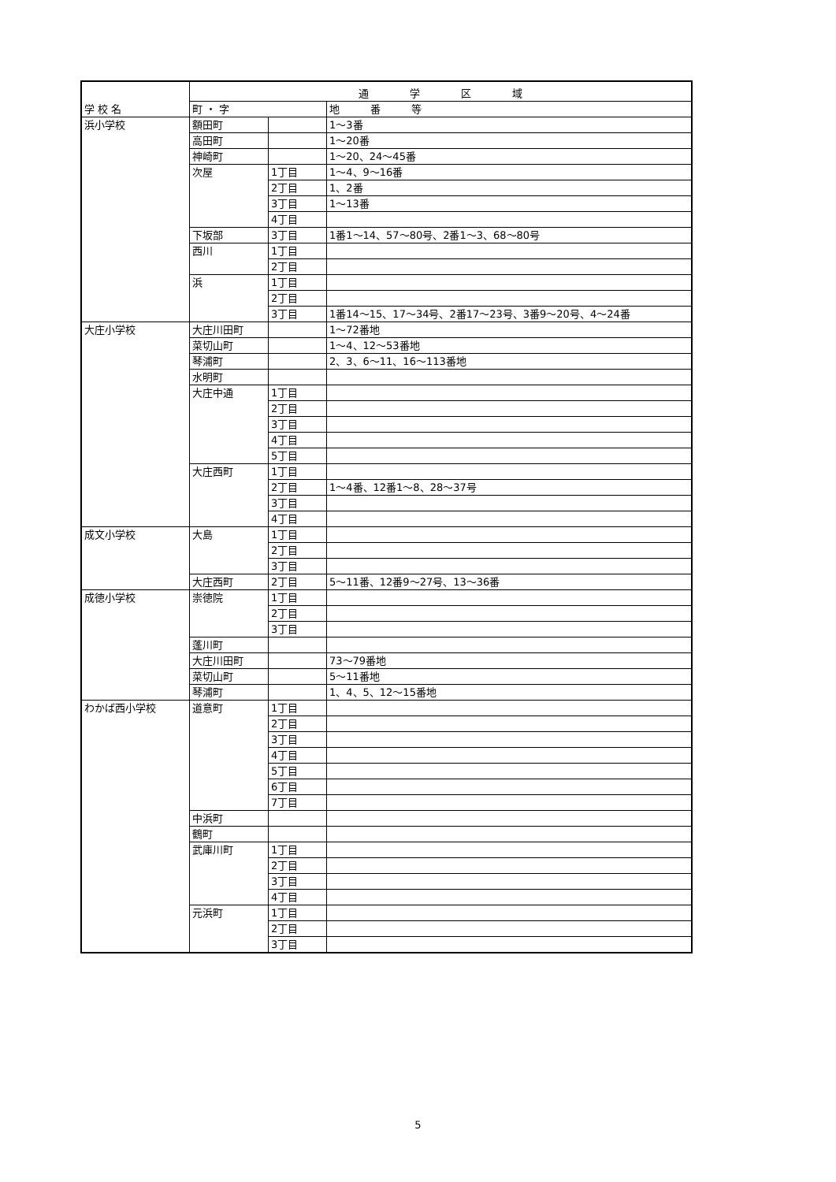| 学 校 名 | 通 学 区 域 | | |
| --- | --- | --- | --- |
| | 町 ・ 字 | | 地 番 等 |
| 浜小学校 | 額田町 | | 1～3番 |
| | 高田町 | | 1～20番 |
| | 神崎町 | | 1～20、24～45番 |
| | 次屋 | 1丁目 | 1～4、9～16番 |
| | | 2丁目 | 1、2番 |
| | | 3丁目 | 1～13番 |
| | | 4丁目 | |
| | 下坂部 | 3丁目 | 1番1～14、57～80号、2番1～3、68～80号 |
| | 西川 | 1丁目 | |
| | | 2丁目 | |
| | 浜 | 1丁目 | |
| | | 2丁目 | |
| | | 3丁目 | 1番14～15、17～34号、2番17～23号、3番9～20号、4～24番 |
| 大庄小学校 | 大庄川田町 | | 1～72番地 |
| | 菜切山町 | | 1～4、12～53番地 |
| | 琴浦町 | | 2、3、6～11、16～113番地 |
| | 水明町 | | |
| | 大庄中通 | 1丁目 | |
| | | 2丁目 | |
| | | 3丁目 | |
| | | 4丁目 | |
| | | 5丁目 | |
| | 大庄西町 | 1丁目 | |
| | | 2丁目 | 1～4番、12番1～8、28～37号 |
| | | 3丁目 | |
| | | 4丁目 | |
| 成文小学校 | 大島 | 1丁目 | |
| | | 2丁目 | |
| | | 3丁目 | |
| | 大庄西町 | 2丁目 | 5～11番、12番9～27号、13～36番 |
| 成徳小学校 | 崇徳院 | 1丁目 | |
| | | 2丁目 | |
| | | 3丁目 | |
| | 蓬川町 | | |
| | 大庄川田町 | | 73～79番地 |
| | 菜切山町 | | 5～11番地 |
| | 琴浦町 | | 1、4、5、12～15番地 |
| わかば西小学校 | 道意町 | 1丁目 | |
| | | 2丁目 | |
| | | 3丁目 | |
| | | 4丁目 | |
| | | 5丁目 | |
| | | 6丁目 | |
| | | 7丁目 | |
| | 中浜町 | | |
| | 鶴町 | | |
| | 武庫川町 | 1丁目 | |
| | | 2丁目 | |
| | | 3丁目 | |
| | | 4丁目 | |
| | 元浜町 | 1丁目 | |
| | | 2丁目 | |
| | | 3丁目 | |
5